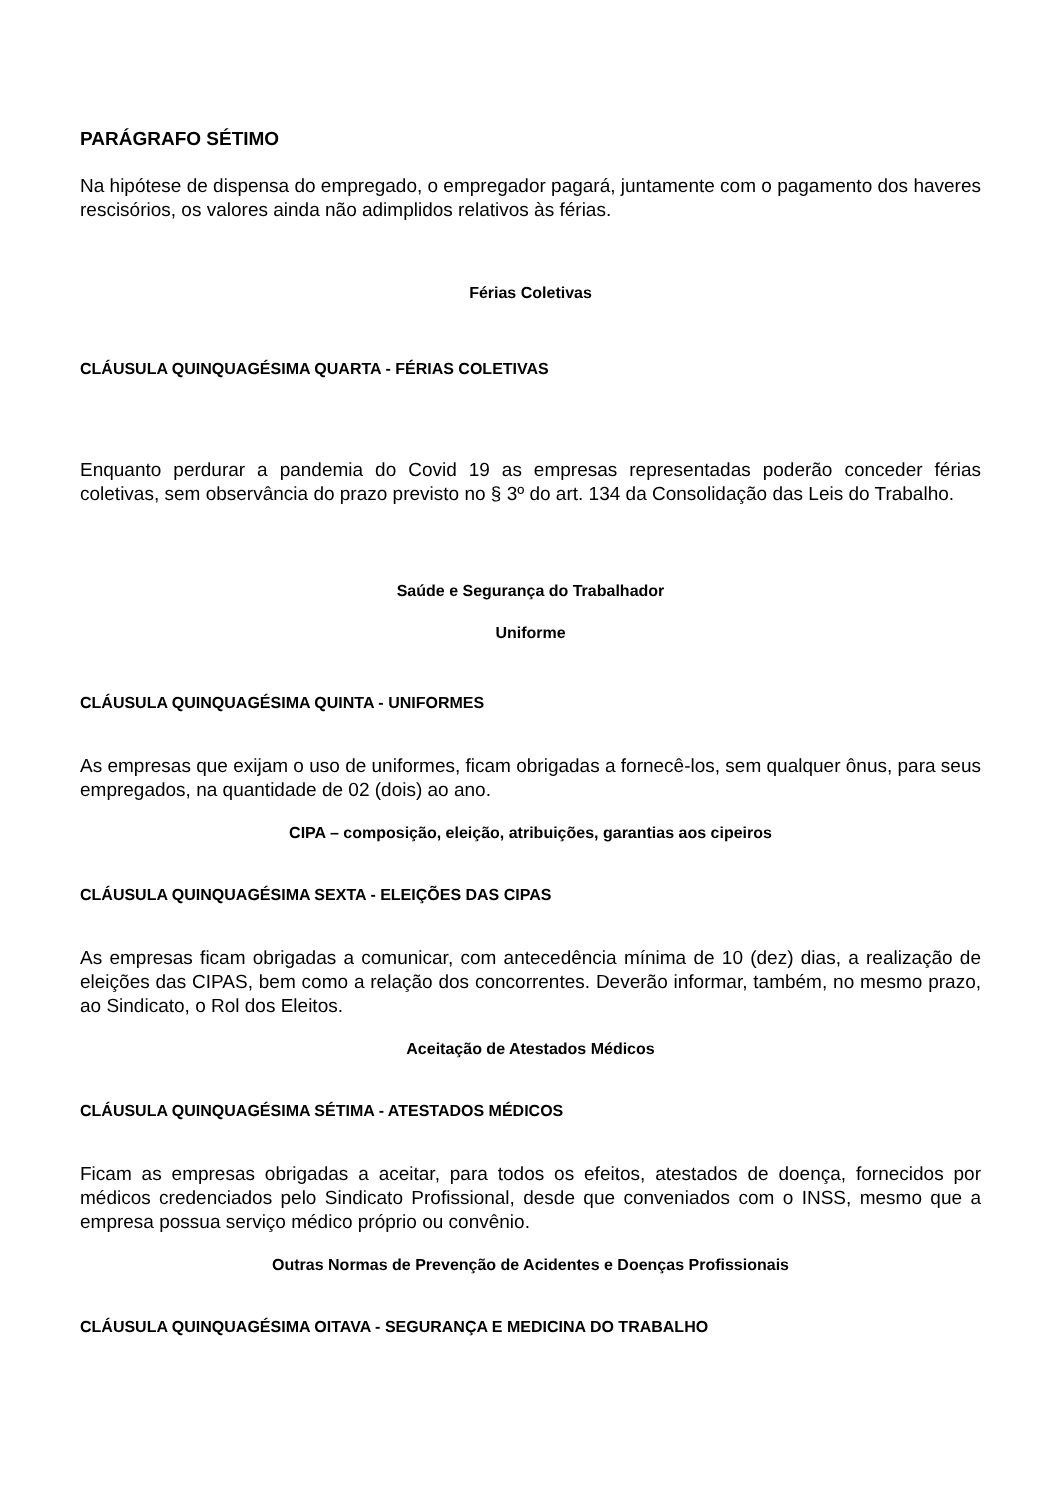PARÁGRAFO SÉTIMO
Na hipótese de dispensa do empregado, o empregador pagará, juntamente com o pagamento dos haveres rescisórios, os valores ainda não adimplidos relativos às férias.
Férias Coletivas
CLÁUSULA QUINQUAGÉSIMA QUARTA - FÉRIAS COLETIVAS
Enquanto perdurar a pandemia do Covid 19 as empresas representadas poderão conceder férias coletivas, sem observância do prazo previsto no § 3º do art. 134 da Consolidação das Leis do Trabalho.
Saúde e Segurança do Trabalhador
Uniforme
CLÁUSULA QUINQUAGÉSIMA QUINTA - UNIFORMES
As empresas que exijam o uso de uniformes, ficam obrigadas a fornecê-los, sem qualquer ônus, para seus empregados, na quantidade de 02 (dois) ao ano.
CIPA – composição, eleição, atribuições, garantias aos cipeiros
CLÁUSULA QUINQUAGÉSIMA SEXTA - ELEIÇÕES DAS CIPAS
As empresas ficam obrigadas a comunicar, com antecedência mínima de 10 (dez) dias, a realização de eleições das CIPAS, bem como a relação dos concorrentes. Deverão informar, também, no mesmo prazo, ao Sindicato, o Rol dos Eleitos.
Aceitação de Atestados Médicos
CLÁUSULA QUINQUAGÉSIMA SÉTIMA - ATESTADOS MÉDICOS
Ficam as empresas obrigadas a aceitar, para todos os efeitos, atestados de doença, fornecidos por médicos credenciados pelo Sindicato Profissional, desde que conveniados com o INSS, mesmo que a empresa possua serviço médico próprio ou convênio.
Outras Normas de Prevenção de Acidentes e Doenças Profissionais
CLÁUSULA QUINQUAGÉSIMA OITAVA - SEGURANÇA E MEDICINA DO TRABALHO